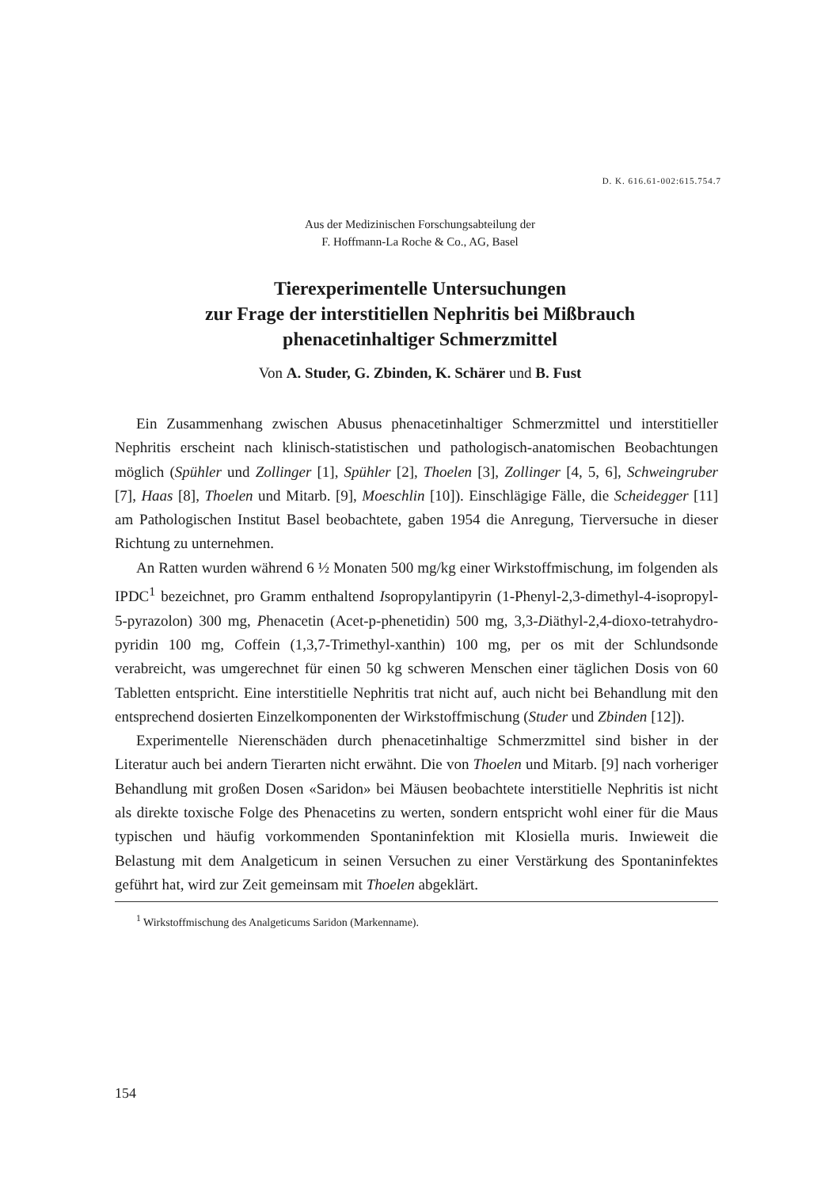D. K. 616.61-002:615.754.7
Aus der Medizinischen Forschungsabteilung der
F. Hoffmann-La Roche & Co., AG, Basel
Tierexperimentelle Untersuchungen
zur Frage der interstitiellen Nephritis bei Mißbrauch
phenacetinhaltiger Schmerzmittel
Von A. Studer, G. Zbinden, K. Schärer und B. Fust
Ein Zusammenhang zwischen Abusus phenacetinhaltiger Schmerzmittel und interstitieller Nephritis erscheint nach klinisch-statistischen und pathologisch-anatomischen Beobachtungen möglich (Spühler und Zollinger [1], Spühler [2], Thoelen [3], Zollinger [4, 5, 6], Schweingruber [7], Haas [8], Thoelen und Mitarb. [9], Moeschlin [10]). Einschlägige Fälle, die Scheidegger [11] am Pathologischen Institut Basel beobachtete, gaben 1954 die Anregung, Tierversuche in dieser Richtung zu unternehmen.
An Ratten wurden während 6 ½ Monaten 500 mg/kg einer Wirkstoffmischung, im folgenden als IPDC<sup>1</sup> bezeichnet, pro Gramm enthaltend Isopropylantipyrin (1-Phenyl-2,3-dimethyl-4-isopropyl-5-pyrazolon) 300 mg, Phenacetin (Acet-p-phenetidin) 500 mg, 3,3-Diäthyl-2,4-dioxo-tetrahydro-pyridin 100 mg, Coffein (1,3,7-Trimethyl-xanthin) 100 mg, per os mit der Schlundsonde verabreicht, was umgerechnet für einen 50 kg schweren Menschen einer täglichen Dosis von 60 Tabletten entspricht. Eine interstitielle Nephritis trat nicht auf, auch nicht bei Behandlung mit den entsprechend dosierten Einzelkomponenten der Wirkstoffmischung (Studer und Zbinden [12]).
Experimentelle Nierenschäden durch phenacetinhaltige Schmerzmittel sind bisher in der Literatur auch bei andern Tierarten nicht erwähnt. Die von Thoelen und Mitarb. [9] nach vorheriger Behandlung mit großen Dosen «Saridon» bei Mäusen beobachtete interstitielle Nephritis ist nicht als direkte toxische Folge des Phenacetins zu werten, sondern entspricht wohl einer für die Maus typischen und häufig vorkommenden Spontaninfektion mit Klosiella muris. Inwieweit die Belastung mit dem Analgeticum in seinen Versuchen zu einer Verstärkung des Spontaninfektes geführt hat, wird zur Zeit gemeinsam mit Thoelen abgeklärt.
<sup>1</sup> Wirkstoffmischung des Analgeticums Saridon (Markenname).
154